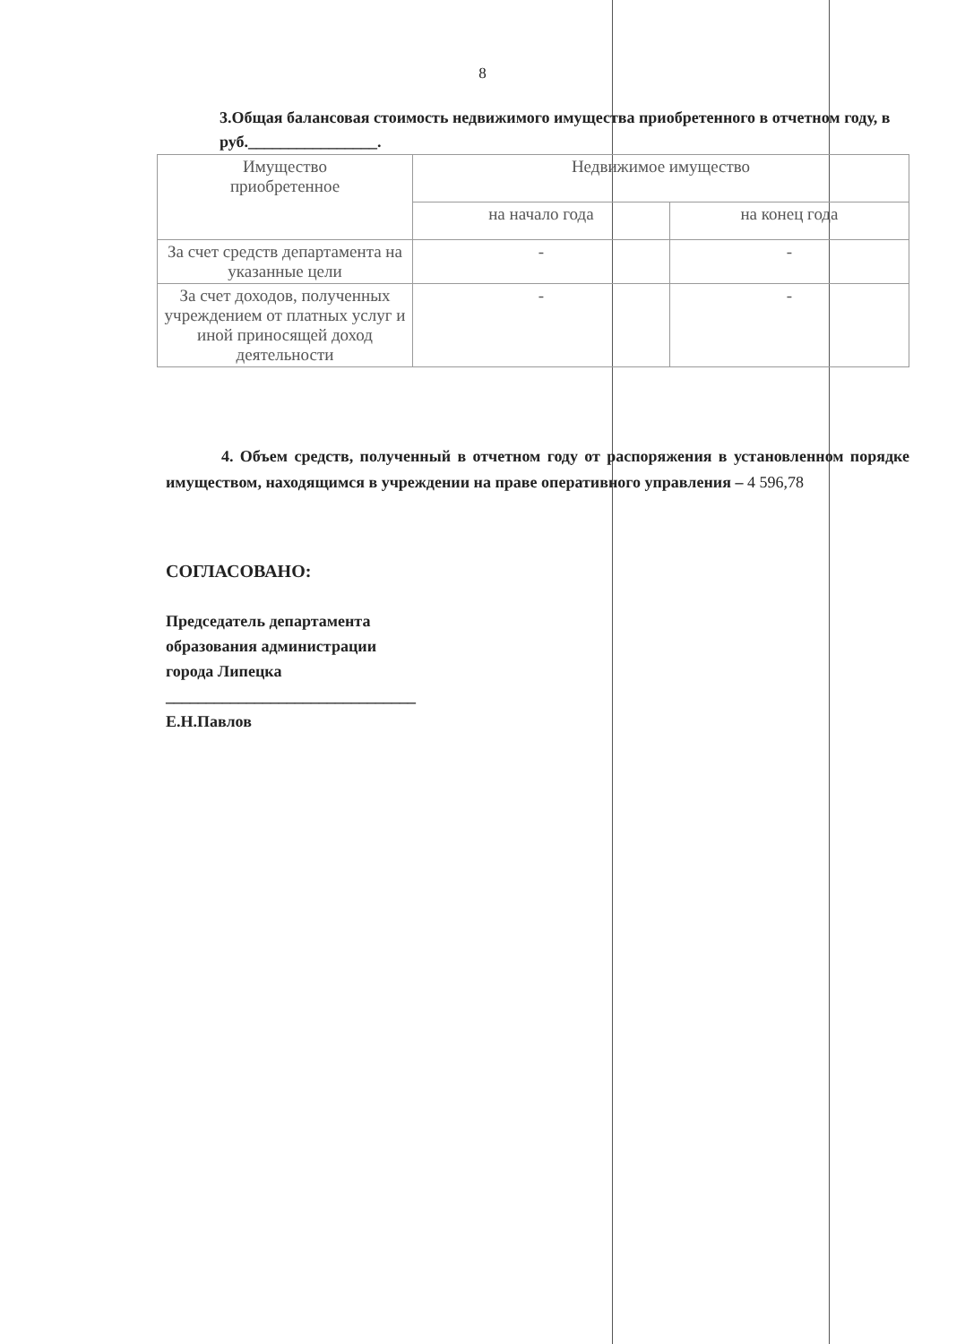8
3.Общая балансовая стоимость недвижимого имущества приобретенного в отчетном году, в руб.________________.
| Имущество приобретенное | Недвижимое имущество | |
| --- | --- | --- |
| | на начало года | на конец года |
| За счет средств департамента на указанные цели | - | - |
| За счет доходов, полученных учреждением от платных услуг и иной приносящей доход деятельности | - | - |
4. Объем средств, полученный в отчетном году от распоряжения в установленном порядке имуществом, находящимся в учреждении на праве оперативного управления – 4 596,78
СОГЛАСОВАНО:
Председатель департамента
образования администрации
города Липецка
_______________________________
Е.Н.Павлов